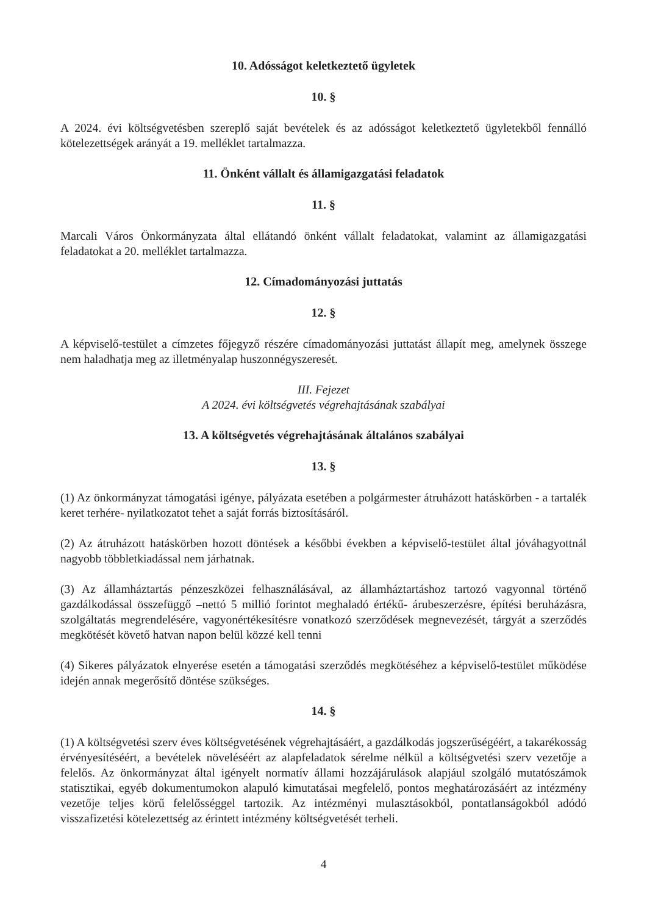10. Adósságot keletkeztető ügyletek
10. §
A 2024. évi költségvetésben szereplő saját bevételek és az adósságot keletkeztető ügyletekből fennálló kötelezettségek arányát a 19. melléklet tartalmazza.
11. Önként vállalt és államigazgatási feladatok
11. §
Marcali Város Önkormányzata által ellátandó önként vállalt feladatokat, valamint az államigazgatási feladatokat a 20. melléklet tartalmazza.
12. Címadományozási juttatás
12. §
A képviselő-testület a címzetes főjegyző részére címadományozási juttatást állapít meg, amelynek összege nem haladhatja meg az illetményalap huszonnégyszeresét.
III. Fejezet
A 2024. évi költségvetés végrehajtásának szabályai
13. A költségvetés végrehajtásának általános szabályai
13. §
(1) Az önkormányzat támogatási igénye, pályázata esetében a polgármester átruházott hatáskörben - a tartalék keret terhére- nyilatkozatot tehet a saját forrás biztosításáról.
(2) Az átruházott hatáskörben hozott döntések a későbbi években a képviselő-testület által jóváhagyottnál nagyobb többletkiadással nem járhatnak.
(3) Az államháztartás pénzeszközei felhasználásával, az államháztartáshoz tartozó vagyonnal történő gazdálkodással összefüggő –nettó 5 millió forintot meghaladó értékű- árubeszerzésre, építési beruházásra, szolgáltatás megrendelésére, vagyonértékesítésre vonatkozó szerződések megnevezését, tárgyát a szerződés megkötését követő hatvan napon belül közzé kell tenni
(4) Sikeres pályázatok elnyerése esetén a támogatási szerződés megkötéséhez a képviselő-testület működése idején annak megerősítő döntése szükséges.
14. §
(1) A költségvetési szerv éves költségvetésének végrehajtásáért, a gazdálkodás jogszerűségéért, a takarékosság érvényesítéséért, a bevételek növeléséért az alapfeladatok sérelme nélkül a költségvetési szerv vezetője a felelős. Az önkormányzat által igényelt normatív állami hozzájárulások alapjául szolgáló mutatószámok statisztikai, egyéb dokumentumokon alapuló kimutatásai megfelelő, pontos meghatározásáért az intézmény vezetője teljes körű felelősséggel tartozik. Az intézményi mulasztásokból, pontatlanságokból adódó visszafizetési kötelezettség az érintett intézmény költségvetését terheli.
4